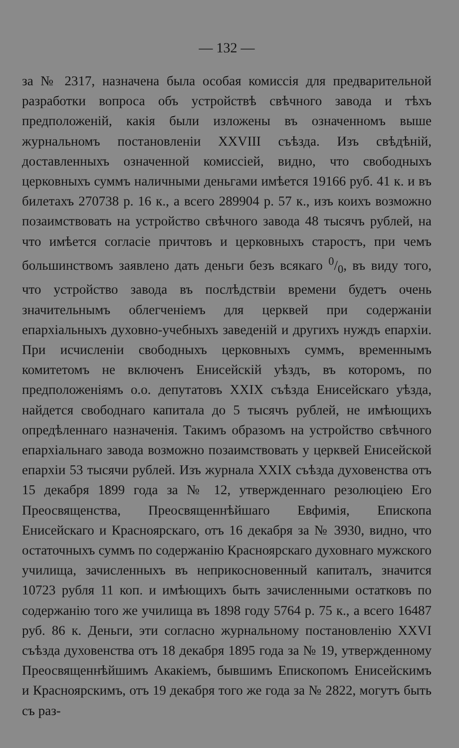— 132 —
за № 2317, назначена была особая комиссія для предварительной разработки вопроса объ устройствѣ свѣчного завода и тѣхъ предположеній, какія были изложены въ означенномъ выше журнальномъ постановленіи XXVIII съѣзда. Изъ свѣдѣній, доставленныхъ означенной комиссіей, видно, что свободныхъ церковныхъ суммъ наличными деньгами имѣется 19166 руб. 41 к. и въ билетахъ 270738 р. 16 к., а всего 289904 р. 57 к., изъ коихъ возможно позаимствовать на устройство свѣчного завода 48 тысячъ рублей, на что имѣется согласіе причтовъ и церковныхъ старостъ, при чемъ большинствомъ заявлено дать деньги безъ всякаго 0/0, въ виду того, что устройство завода въ послѣдствіи времени будетъ очень значительнымъ облегченіемъ для церквей при содержаніи епархіальныхъ духовно-учебныхъ заведеній и другихъ нуждъ епархіи. При исчисленіи свободныхъ церковныхъ суммъ, временнымъ комитетомъ не включенъ Енисейскій уѣздъ, въ которомъ, по предположеніямъ о.о. депутатовъ XXIX съѣзда Енисейскаго уѣзда, найдется свободнаго капитала до 5 тысячъ рублей, не имѣющихъ опредѣленнаго назначенія. Такимъ образомъ на устройство свѣчного епархіальнаго завода возможно позаимствовать у церквей Енисейской епархіи 53 тысячи рублей. Изъ журнала XXIX съѣзда духовенства отъ 15 декабря 1899 года за № 12, утвержденнаго резолюціею Его Преосвященства, Преосвященнѣйшаго Евфимія, Епископа Енисейскаго и Красноярскаго, отъ 16 декабря за № 3930, видно, что остаточныхъ суммъ по содержанію Красноярскаго духовнаго мужского училища, зачисленныхъ въ неприкосновенный капиталъ, значится 10723 рубля 11 коп. и имѣющихъ быть зачисленными остатковъ по содержанію того же училища въ 1898 году 5764 р. 75 к., а всего 16487 руб. 86 к. Деньги, эти согласно журнальному постановленію XXVI съѣзда духовенства отъ 18 декабря 1895 года за № 19, утвержденному Преосвященнѣйшимъ Акакіемъ, бывшимъ Епископомъ Енисейскимъ и Красноярскимъ, отъ 19 декабря того же года за № 2822, могутъ быть съ раз-